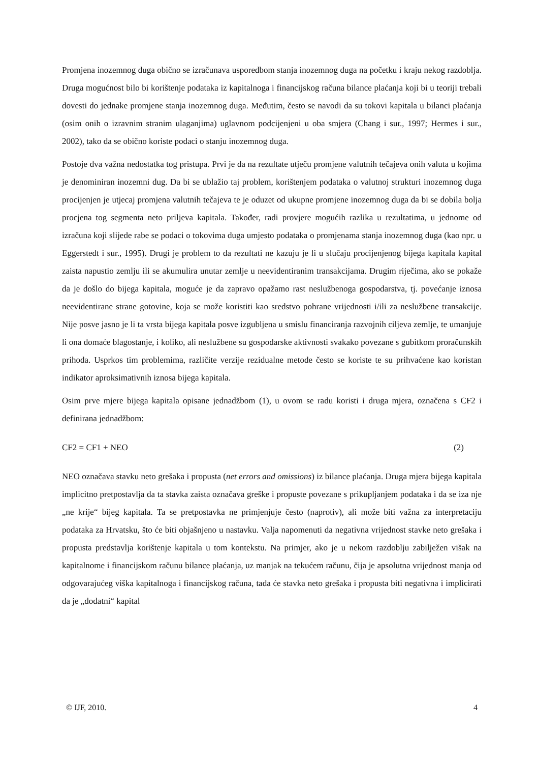Promjena inozemnog duga obično se izračunava usporedbom stanja inozemnog duga na početku i kraju nekog razdoblja. Druga mogućnost bilo bi korištenje podataka iz kapitalnoga i financijskog računa bilance plaćanja koji bi u teoriji trebali dovesti do jednake promjene stanja inozemnog duga. Međutim, često se navodi da su tokovi kapitala u bilanci plaćanja (osim onih o izravnim stranim ulaganjima) uglavnom podcijenjeni u oba smjera (Chang i sur., 1997; Hermes i sur., 2002), tako da se obično koriste podaci o stanju inozemnog duga.
Postoje dva važna nedostatka tog pristupa. Prvi je da na rezultate utječu promjene valutnih tečajeva onih valuta u kojima je denominiran inozemni dug. Da bi se ublažio taj problem, korištenjem podataka o valutnoj strukturi inozemnog duga procijenjen je utjecaj promjena valutnih tečajeva te je oduzet od ukupne promjene inozemnog duga da bi se dobila bolja procjena tog segmenta neto priljeva kapitala. Također, radi provjere mogućih razlika u rezultatima, u jednome od izračuna koji slijede rabe se podaci o tokovima duga umjesto podataka o promjenama stanja inozemnog duga (kao npr. u Eggerstedt i sur., 1995). Drugi je problem to da rezultati ne kazuju je li u slučaju procijenjenog bijega kapitala kapital zaista napustio zemlju ili se akumulira unutar zemlje u neevidentiranim transakcijama. Drugim riječima, ako se pokaže da je došlo do bijega kapitala, moguće je da zapravo opažamo rast neslužbenoga gospodarstva, tj. povećanje iznosa neevidentirane strane gotovine, koja se može koristiti kao sredstvo pohrane vrijednosti i/ili za neslužbene transakcije. Nije posve jasno je li ta vrsta bijega kapitala posve izgubljena u smislu financiranja razvojnih ciljeva zemlje, te umanjuje li ona domaće blagostanje, i koliko, ali neslužbene su gospodarske aktivnosti svakako povezane s gubitkom proračunskih prihoda. Usprkos tim problemima, različite verzije rezidualne metode često se koriste te su prihvaćene kao koristan indikator aproksimativnih iznosa bijega kapitala.
Osim prve mjere bijega kapitala opisane jednadžbom (1), u ovom se radu koristi i druga mjera, označena s CF2 i definirana jednadžbom:
CF2 = CF1 + NEO (2)
NEO označava stavku neto grešaka i propusta (net errors and omissions) iz bilance plaćanja. Druga mjera bijega kapitala implicitno pretpostavlja da ta stavka zaista označava greške i propuste povezane s prikupljanjem podataka i da se iza nje „ne krije“ bijeg kapitala. Ta se pretpostavka ne primjenjuje često (naprotiv), ali može biti važna za interpretaciju podataka za Hrvatsku, što će biti objašnjeno u nastavku. Valja napomenuti da negativna vrijednost stavke neto grešaka i propusta predstavlja korištenje kapitala u tom kontekstu. Na primjer, ako je u nekom razdoblju zabilježen višak na kapitalnome i financijskom računu bilance plaćanja, uz manjak na tekućem računu, čija je apsolutna vrijednost manja od odgovarajućeg viška kapitalnoga i financijskog računa, tada će stavka neto grešaka i propusta biti negativna i implicirati da je „dodatni“ kapital
© IJF, 2010. 4